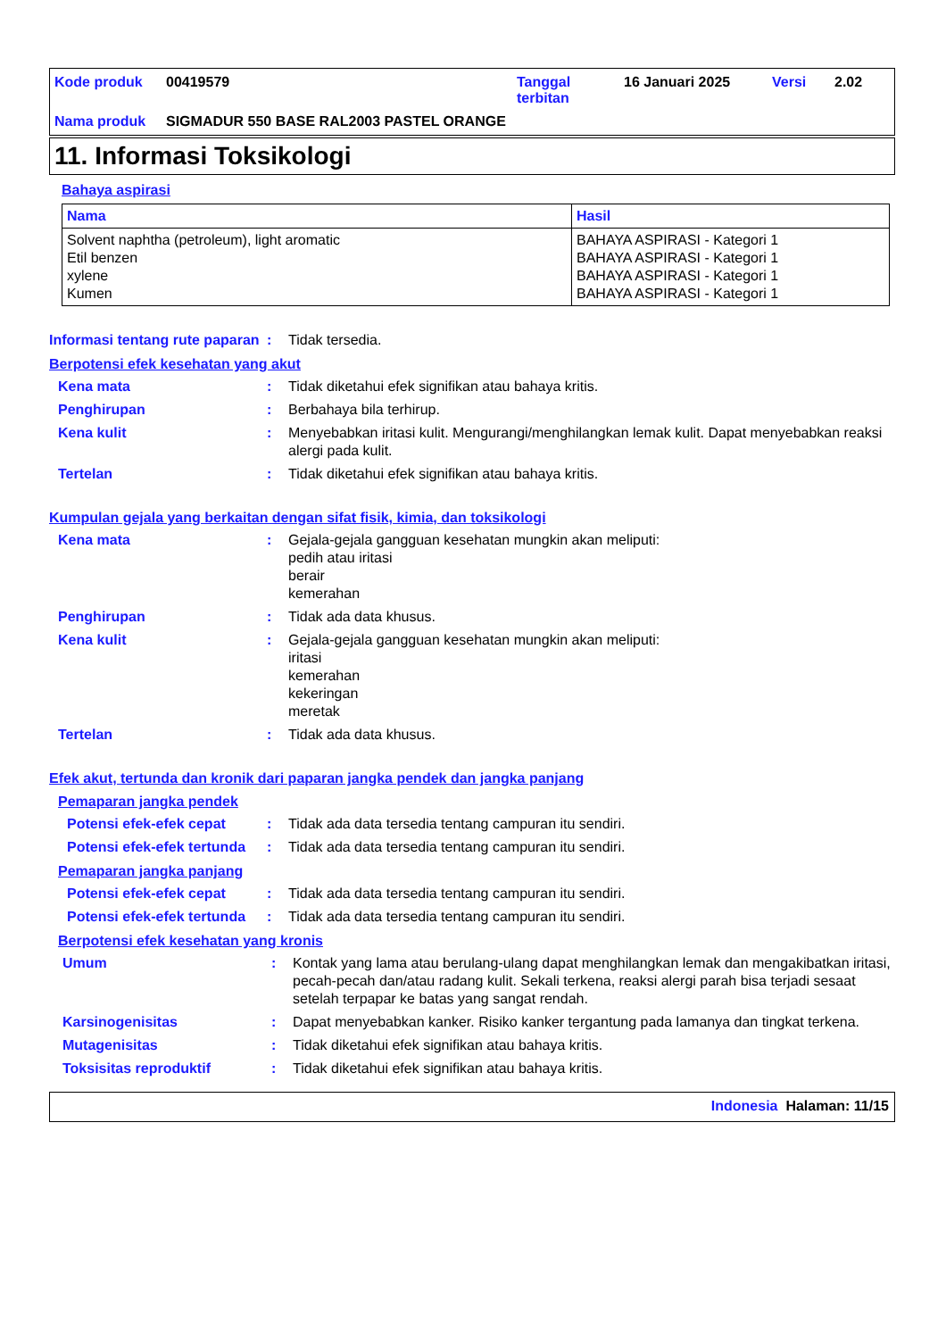Kode produk 00419579 Tanggal
terbitan 16 Januari 2025 Versi 2.02
Nama produk SIGMADUR 550 BASE RAL2003 PASTEL ORANGE
11. Informasi Toksikologi
Bahaya aspirasi
| Nama | Hasil |
| --- | --- |
| Solvent naphtha (petroleum), light aromatic Etil benzen xylene Kumen | BAHAYA ASPIRASI - Kategori 1 BAHAYA ASPIRASI - Kategori 1 BAHAYA ASPIRASI - Kategori 1 BAHAYA ASPIRASI - Kategori 1 |
Informasi tentang rute paparan: Tidak tersedia.
Berpotensi efek kesehatan yang akut
Kena mata: Tidak diketahui efek signifikan atau bahaya kritis.
Penghirupan: Berbahaya bila terhirup.
Kena kulit: Menyebabkan iritasi kulit. Mengurangi/menghilangkan lemak kulit. Dapat menyebabkan reaksi alergi pada kulit.
Tertelan: Tidak diketahui efek signifikan atau bahaya kritis.
Kumpulan gejala yang berkaitan dengan sifat fisik, kimia, dan toksikologi
Kena mata: Gejala-gejala gangguan kesehatan mungkin akan meliputi:
pedih atau iritasi
berair
kemerahan
Penghirupan: Tidak ada data khusus.
Kena kulit: Gejala-gejala gangguan kesehatan mungkin akan meliputi:
iritasi
kemerahan
kekeringan
meretak
Tertelan: Tidak ada data khusus.
Efek akut, tertunda dan kronik dari paparan jangka pendek dan jangka panjang
Pemaparan jangka pendek
Potensi efek-efek cepat: Tidak ada data tersedia tentang campuran itu sendiri.
Potensi efek-efek tertunda: Tidak ada data tersedia tentang campuran itu sendiri.
Pemaparan jangka panjang
Potensi efek-efek cepat: Tidak ada data tersedia tentang campuran itu sendiri.
Potensi efek-efek tertunda: Tidak ada data tersedia tentang campuran itu sendiri.
Berpotensi efek kesehatan yang kronis
Umum: Kontak yang lama atau berulang-ulang dapat menghilangkan lemak dan mengakibatkan iritasi, pecah-pecah dan/atau radang kulit. Sekali terkena, reaksi alergi parah bisa terjadi sesaat setelah terpapar ke batas yang sangat rendah.
Karsinogenisitas: Dapat menyebabkan kanker. Risiko kanker tergantung pada lamanya dan tingkat terkena.
Mutagenisitas: Tidak diketahui efek signifikan atau bahaya kritis.
Toksisitas reproduktif: Tidak diketahui efek signifikan atau bahaya kritis.
Indonesia Halaman: 11/15